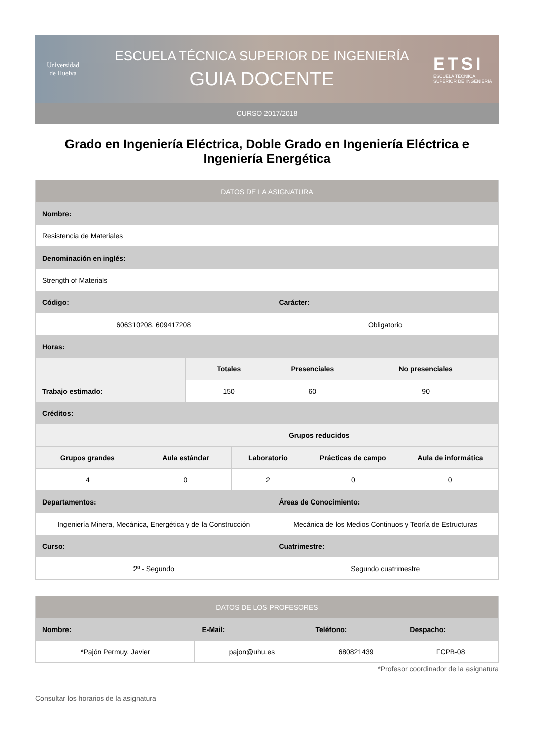Universidad
de Huelva
ESCUELA TÉCNICA SUPERIOR DE INGENIERÍA
GUIA DOCENTE
ETSI
ESCUELA TÉCNICA SUPERIOR DE INGENIERÍA
CURSO 2017/2018
Grado en Ingeniería Eléctrica, Doble Grado en Ingeniería Eléctrica e Ingeniería Energética
| DATOS DE LA ASIGNATURA | | | | | | | |
| --- | --- | --- | --- | --- | --- | --- | --- |
| Nombre: | | | | | | | |
| Resistencia de Materiales | | | | | | | |
| Denominación en inglés: | | | | | | | |
| Strength of Materials | | | | | | | |
| Código: | | | | Carácter: | | | |
| 606310208, 609417208 | | | | Obligatorio | | | |
| Horas: | | | | | | | |
| | | Totales | | Presenciales | | No presenciales | |
| Trabajo estimado: | | 150 | | 60 | | 90 | |
| Créditos: | | | | | | | |
| | Grupos reducidos | | | | | | |
| Grupos grandes | Aula estándar | | Laboratorio | | Prácticas de campo | | Aula de informática |
| 4 | 0 | | 2 | | 0 | | 0 |
| Departamentos: | | | | Áreas de Conocimiento: | | | |
| Ingeniería Minera, Mecánica, Energética y de la Construcción | | | | Mecánica de los Medios Continuos y Teoría de Estructuras | | | |
| Curso: | | | | Cuatrimestre: | | | |
| 2º - Segundo | | | | Segundo cuatrimestre | | | |
| DATOS DE LOS PROFESORES | | | |
| --- | --- | --- | --- |
| Nombre: | E-Mail: | Teléfono: | Despacho: |
| *Pajón Permuy, Javier | pajon@uhu.es | 680821439 | FCPB-08 |
*Profesor coordinador de la asignatura
Consultar los horarios de la asignatura